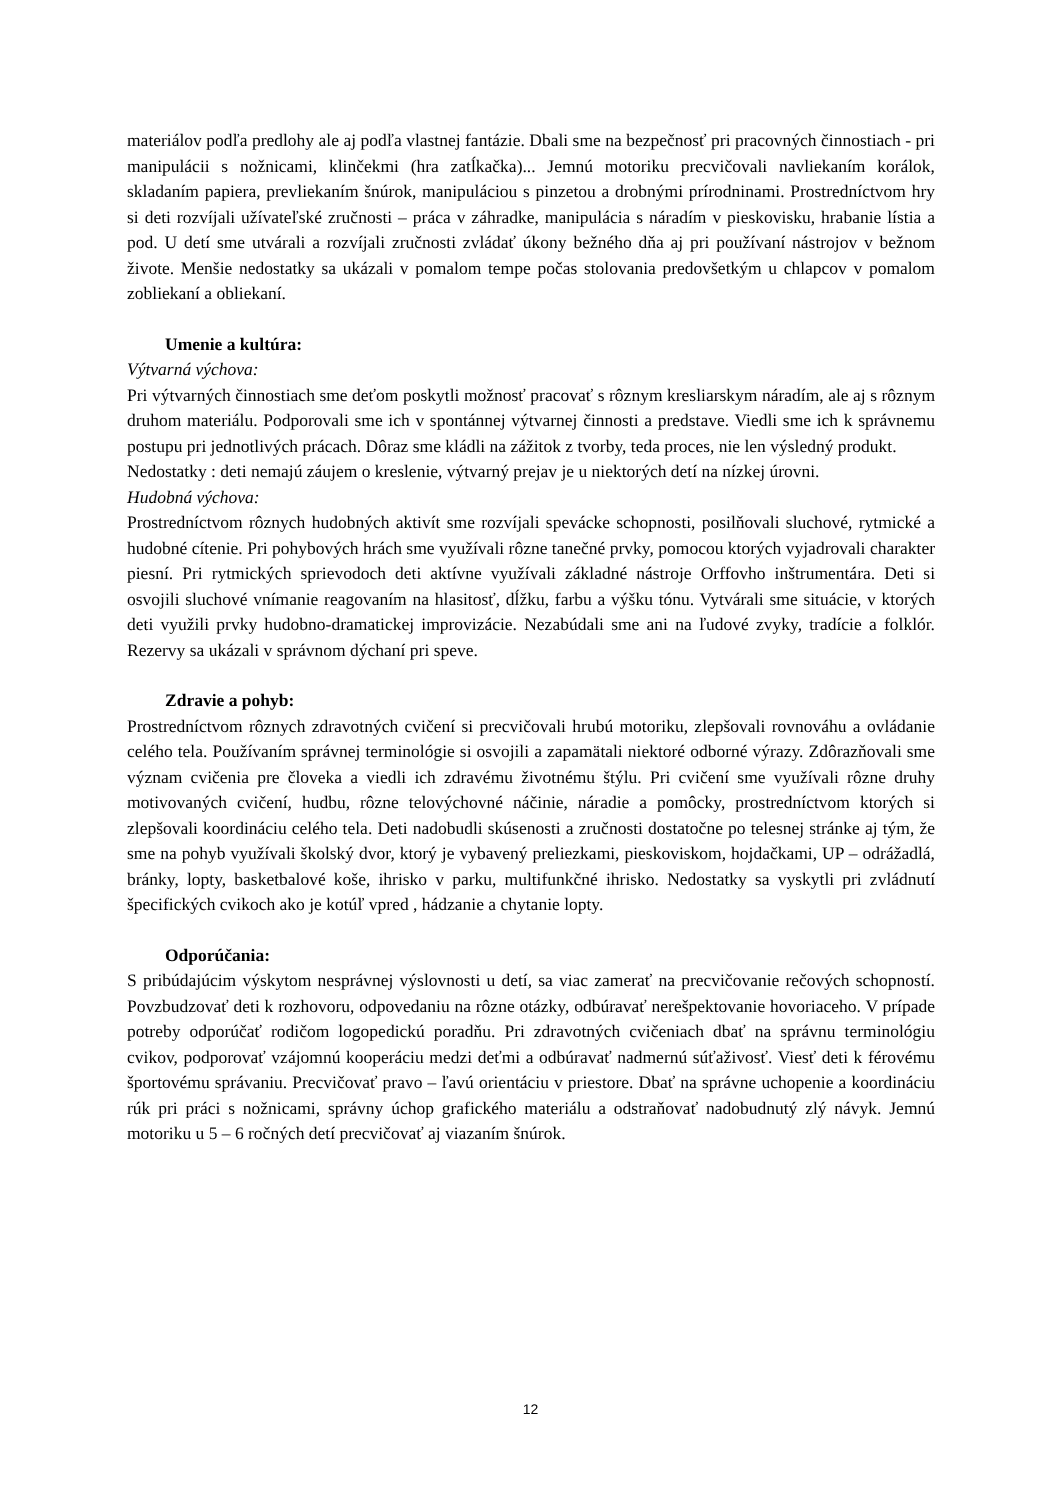materiálov podľa predlohy ale aj podľa vlastnej fantázie. Dbali sme na bezpečnosť pri pracovných činnostiach - pri manipulácii s nožnicami, klinčekmi (hra zatĺkačka)... Jemnú motoriku precvičovali navliekaním korálok, skladaním papiera, prevliekaním šnúrok, manipuláciou s pinzetou a drobnými prírodninami. Prostredníctvom hry si deti rozvíjali užívateľské zručnosti – práca v záhradke, manipulácia s náradím v pieskovisku, hrabanie lístia a pod. U detí sme utvárali a rozvíjali zručnosti zvládať úkony bežného dňa aj pri používaní nástrojov v bežnom živote. Menšie nedostatky sa ukázali v pomalom tempe počas stolovania predovšetkým u chlapcov v pomalom zobliekaní a obliekaní.
Umenie a kultúra:
Výtvarná výchova:
Pri výtvarných činnostiach sme deťom poskytli možnosť pracovať s rôznym kresliarskym náradím, ale aj s rôznym druhom materiálu. Podporovali sme ich v spontánnej výtvarnej činnosti a predstave. Viedli sme ich k správnemu postupu pri jednotlivých prácach. Dôraz sme kládli na zážitok z tvorby, teda proces, nie len výsledný produkt.
Nedostatky : deti nemajú záujem o kreslenie, výtvarný prejav je u niektorých detí na nízkej úrovni.
Hudobná výchova:
Prostredníctvom rôznych hudobných aktivít sme rozvíjali spevácke schopnosti, posilňovali sluchové, rytmické a hudobné cítenie. Pri pohybových hrách sme využívali rôzne tanečné prvky, pomocou ktorých vyjadrovali charakter piesní. Pri rytmických sprievodoch deti aktívne využívali základné nástroje Orffovho inštrumentára. Deti si osvojili sluchové vnímanie reagovaním na hlasitosť, dĺžku, farbu a výšku tónu. Vytvárali sme situácie, v ktorých deti využili prvky hudobno-dramatickej improvizácie. Nezabúdali sme ani na ľudové zvyky, tradície a folklór. Rezervy sa ukázali v správnom dýchaní pri speve.
Zdravie a pohyb:
Prostredníctvom rôznych zdravotných cvičení si precvičovali hrubú motoriku, zlepšovali rovnováhu a ovládanie celého tela. Používaním správnej terminológie si osvojili a zapamätali niektoré odborné výrazy. Zdôrazňovali sme význam cvičenia pre človeka a viedli ich zdravému životnému štýlu. Pri cvičení sme využívali rôzne druhy motivovaných cvičení, hudbu, rôzne telovýchovné náčinie, náradie a pomôcky, prostredníctvom ktorých si zlepšovali koordináciu celého tela. Deti nadobudli skúsenosti a zručnosti dostatočne po telesnej stránke aj tým, že sme na pohyb využívali školský dvor, ktorý je vybavený preliezkami, pieskoviskom, hojdačkami, UP – odrážadlá, bránky, lopty, basketbalové koše, ihrisko v parku, multifunkčné ihrisko. Nedostatky sa vyskytli pri zvládnutí špecifických cvikoch ako je kotúľ vpred , hádzanie a chytanie lopty.
Odporúčania:
S pribúdajúcim výskytom nesprávnej výslovnosti u detí, sa viac zamerať na precvičovanie rečových schopností. Povzbudzovať deti k rozhovoru, odpovedaniu na rôzne otázky, odbúravať nerešpektovanie hovoriaceho. V prípade potreby odporúčať rodičom logopedickú poradňu. Pri zdravotných cvičeniach dbať na správnu terminológiu cvikov, podporovať vzájomnú kooperáciu medzi deťmi a odbúravať nadmernú súťaživosť. Viesť deti k férovému športovému správaniu. Precvičovať pravo – ľavú orientáciu v priestore. Dbať na správne uchopenie a koordináciu rúk pri práci s nožnicami, správny úchop grafického materiálu a odstraňovať nadobudnutý zlý návyk. Jemnú motoriku u 5 – 6 ročných detí precvičovať aj viazaním šnúrok.
12